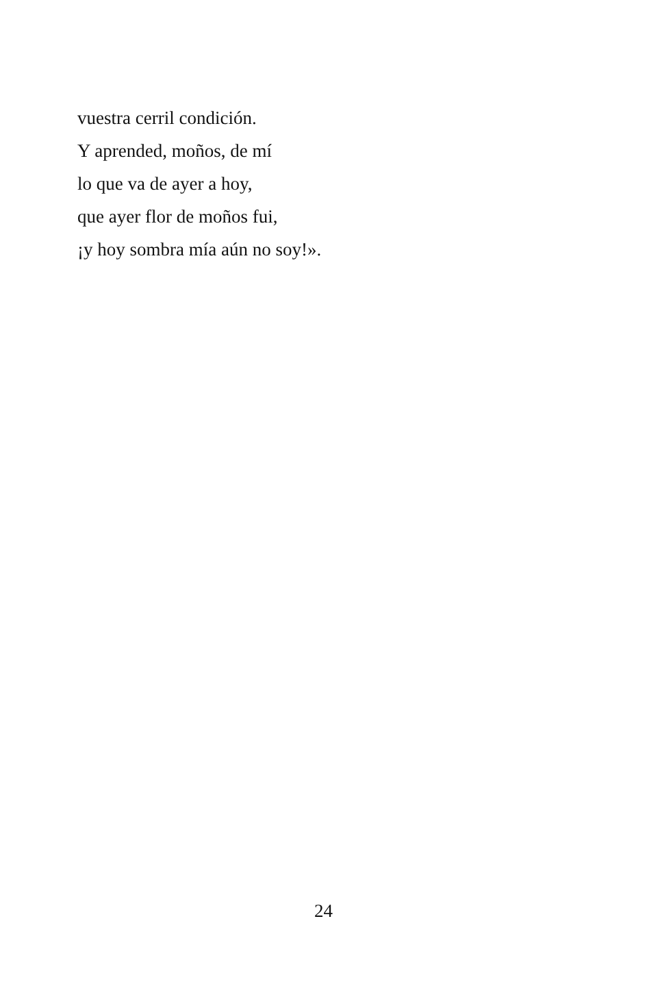vuestra cerril condición.
Y aprended, moños, de mí
lo que va de ayer a hoy,
que ayer flor de moños fui,
¡y hoy sombra mía aún no soy!».
24